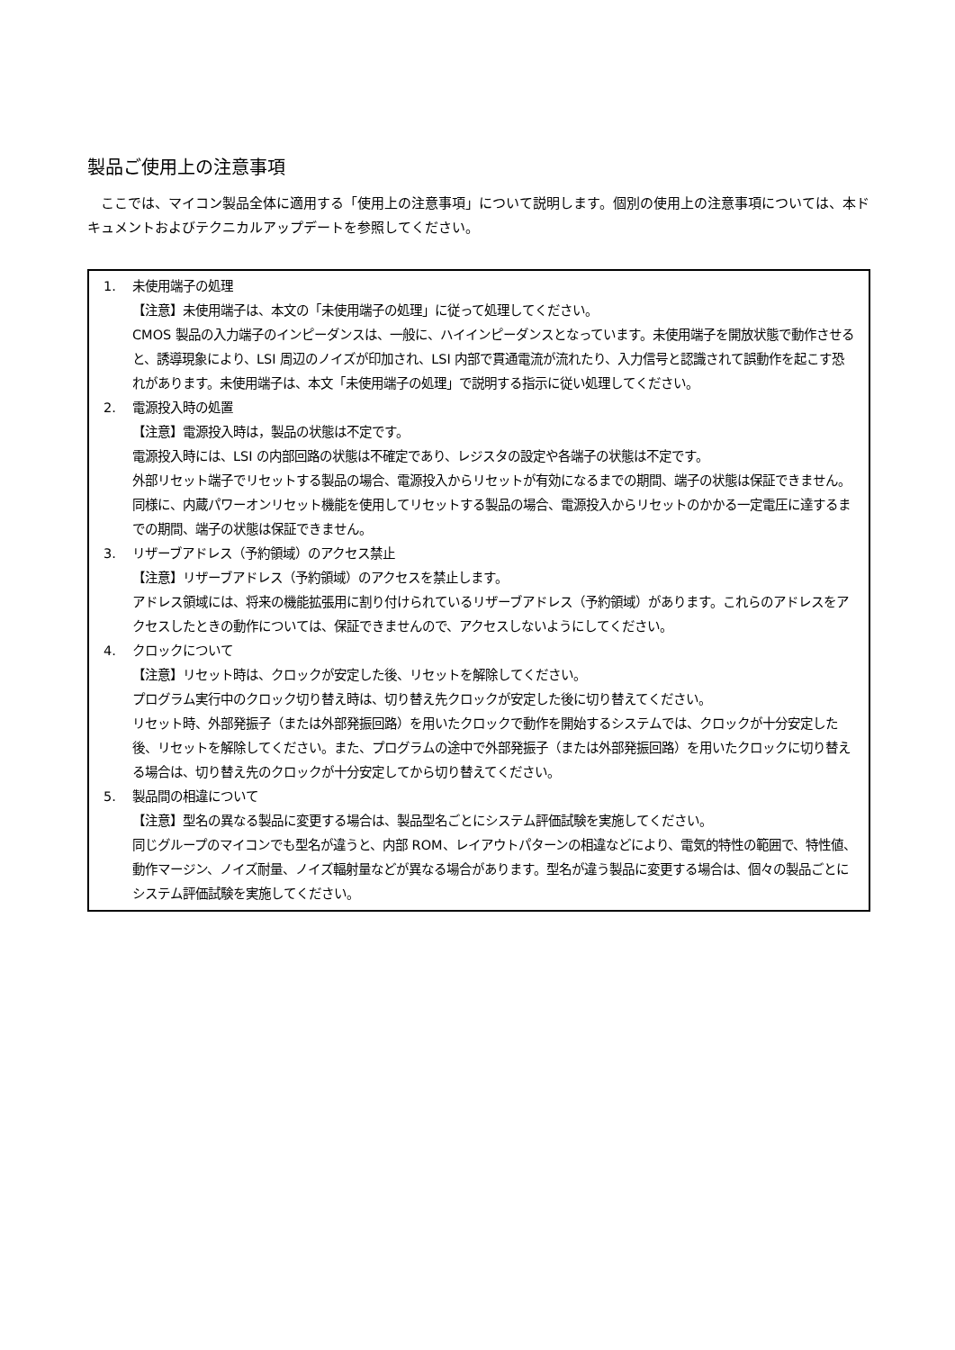製品ご使用上の注意事項
ここでは、マイコン製品全体に適用する「使用上の注意事項」について説明します。個別の使用上の注意事項については、本ドキュメントおよびテクニカルアップデートを参照してください。
1. 未使用端子の処理
【注意】未使用端子は、本文の「未使用端子の処理」に従って処理してください。
CMOS 製品の入力端子のインピーダンスは、一般に、ハイインピーダンスとなっています。未使用端子を開放状態で動作させると、誘導現象により、LSI 周辺のノイズが印加され、LSI 内部で貫通電流が流れたり、入力信号と認識されて誤動作を起こす恐れがあります。未使用端子は、本文「未使用端子の処理」で説明する指示に従い処理してください。
2. 電源投入時の処置
【注意】電源投入時は，製品の状態は不定です。
電源投入時には、LSI の内部回路の状態は不確定であり、レジスタの設定や各端子の状態は不定です。
外部リセット端子でリセットする製品の場合、電源投入からリセットが有効になるまでの期間、端子の状態は保証できません。
同様に、内蔵パワーオンリセット機能を使用してリセットする製品の場合、電源投入からリセットのかかる一定電圧に達するまでの期間、端子の状態は保証できません。
3. リザーブアドレス（予約領域）のアクセス禁止
【注意】リザーブアドレス（予約領域）のアクセスを禁止します。
アドレス領域には、将来の機能拡張用に割り付けられているリザーブアドレス（予約領域）があります。これらのアドレスをアクセスしたときの動作については、保証できませんので、アクセスしないようにしてください。
4. クロックについて
【注意】リセット時は、クロックが安定した後、リセットを解除してください。
プログラム実行中のクロック切り替え時は、切り替え先クロックが安定した後に切り替えてください。
リセット時、外部発振子（または外部発振回路）を用いたクロックで動作を開始するシステムでは、クロックが十分安定した後、リセットを解除してください。また、プログラムの途中で外部発振子（または外部発振回路）を用いたクロックに切り替える場合は、切り替え先のクロックが十分安定してから切り替えてください。
5. 製品間の相違について
【注意】型名の異なる製品に変更する場合は、製品型名ごとにシステム評価試験を実施してください。
同じグループのマイコンでも型名が違うと、内部 ROM、レイアウトパターンの相違などにより、電気的特性の範囲で、特性値、動作マージン、ノイズ耐量、ノイズ輻射量などが異なる場合があります。型名が違う製品に変更する場合は、個々の製品ごとにシステム評価試験を実施してください。